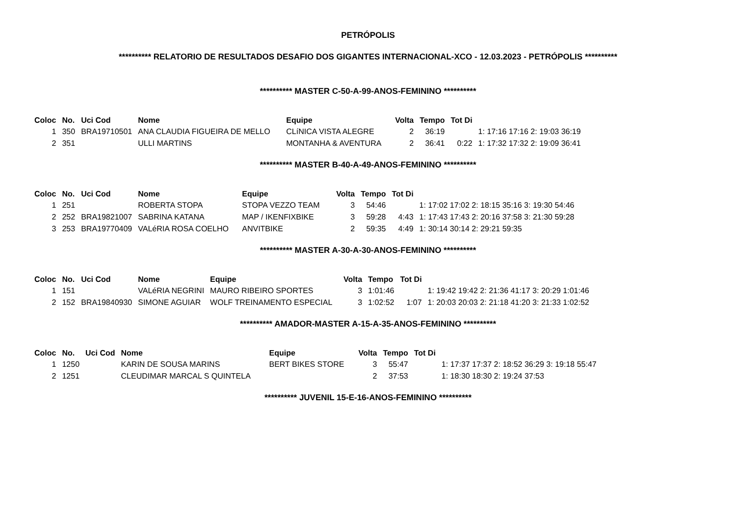PETRÓPOLIS
********** RELATORIO DE RESULTADOS DESAFIO DOS GIGANTES INTERNACIONAL-XCO - 12.03.2023 - PETRÓPOLIS **********
********** MASTER C-50-A-99-ANOS-FEMININO **********
| Coloc | No. | Uci Cod | Nome | Equipe | Volta | Tempo | Tot Di | |
| --- | --- | --- | --- | --- | --- | --- | --- | --- |
| 1 | 350 | BRA19710501 | ANA CLAUDIA FIGUEIRA DE MELLO | CLíNICA VISTA ALEGRE | 2 | 36:19 | | 1: 17:16 17:16 2: 19:03 36:19 |
| 2 | 351 | | ULLI MARTINS | MONTANHA & AVENTURA | 2 | 36:41 | 0:22 | 1: 17:32 17:32 2: 19:09 36:41 |
********** MASTER B-40-A-49-ANOS-FEMININO **********
| Coloc | No. | Uci Cod | Nome | Equipe | Volta | Tempo | Tot Di | |
| --- | --- | --- | --- | --- | --- | --- | --- | --- |
| 1 | 251 | | ROBERTA STOPA | STOPA VEZZO TEAM | 3 | 54:46 | | 1: 17:02 17:02 2: 18:15 35:16 3: 19:30 54:46 |
| 2 | 252 | BRA19821007 | SABRINA KATANA | MAP / IKENFIXBIKE | 3 | 59:28 | 4:43 | 1: 17:43 17:43 2: 20:16 37:58 3: 21:30 59:28 |
| 3 | 253 | BRA19770409 | VALéRIA ROSA COELHO | ANVITBIKE | 2 | 59:35 | 4:49 | 1: 30:14 30:14 2: 29:21 59:35 |
********** MASTER A-30-A-30-ANOS-FEMININO **********
| Coloc | No. | Uci Cod | Nome | Equipe | Volta | Tempo | Tot Di | |
| --- | --- | --- | --- | --- | --- | --- | --- | --- |
| 1 | 151 | | VALéRIA NEGRINI | MAURO RIBEIRO SPORTES | 3 | 1:01:46 | | 1: 19:42 19:42 2: 21:36 41:17 3: 20:29 1:01:46 |
| 2 | 152 | BRA19840930 | SIMONE AGUIAR | WOLF TREINAMENTO ESPECIAL | 3 | 1:02:52 | 1:07 | 1: 20:03 20:03 2: 21:18 41:20 3: 21:33 1:02:52 |
********** AMADOR-MASTER A-15-A-35-ANOS-FEMININO **********
| Coloc | No. | Uci Cod | Nome | Equipe | Volta | Tempo | Tot Di | |
| --- | --- | --- | --- | --- | --- | --- | --- | --- |
| 1 | 1250 | | KARIN DE SOUSA MARINS | BERT BIKES STORE | 3 | 55:47 | | 1: 17:37 17:37 2: 18:52 36:29 3: 19:18 55:47 |
| 2 | 1251 | | CLEUDIMAR MARCAL S QUINTELA | | 2 | 37:53 | | 1: 18:30 18:30 2: 19:24 37:53 |
********** JUVENIL 15-E-16-ANOS-FEMININO **********